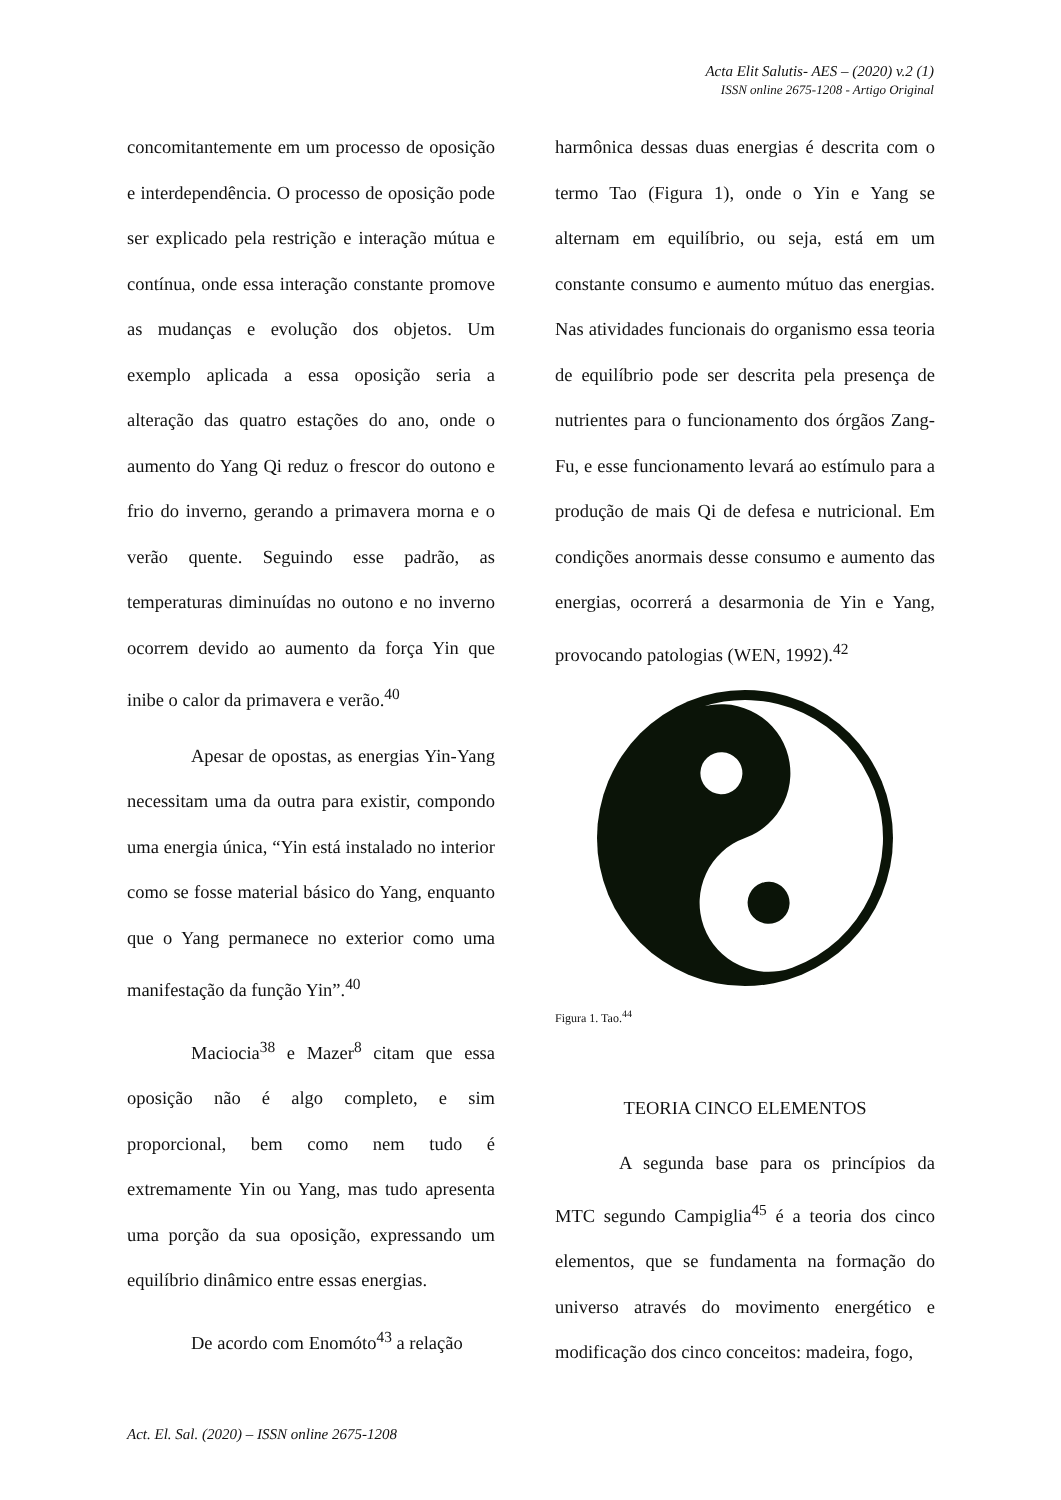Acta Elit Salutis- AES – (2020) v.2 (1)
ISSN online 2675-1208 - Artigo Original
concomitantemente em um processo de oposição e interdependência. O processo de oposição pode ser explicado pela restrição e interação mútua e contínua, onde essa interação constante promove as mudanças e evolução dos objetos. Um exemplo aplicada a essa oposição seria a alteração das quatro estações do ano, onde o aumento do Yang Qi reduz o frescor do outono e frio do inverno, gerando a primavera morna e o verão quente. Seguindo esse padrão, as temperaturas diminuídas no outono e no inverno ocorrem devido ao aumento da força Yin que inibe o calor da primavera e verão.<sup>40</sup>
Apesar de opostas, as energias Yin-Yang necessitam uma da outra para existir, compondo uma energia única, “Yin está instalado no interior como se fosse material básico do Yang, enquanto que o Yang permanece no exterior como uma manifestação da função Yin”.<sup>40</sup>
Maciocia<sup>38</sup> e Mazer<sup>8</sup> citam que essa oposição não é algo completo, e sim proporcional, bem como nem tudo é extremamente Yin ou Yang, mas tudo apresenta uma porção da sua oposição, expressando um equilíbrio dinâmico entre essas energias.
De acordo com Enomóto<sup>43</sup> a relação
harmônica dessas duas energias é descrita com o termo Tao (Figura 1), onde o Yin e Yang se alternam em equilíbrio, ou seja, está em um constante consumo e aumento mútuo das energias. Nas atividades funcionais do organismo essa teoria de equilíbrio pode ser descrita pela presença de nutrientes para o funcionamento dos órgãos Zang-Fu, e esse funcionamento levará ao estímulo para a produção de mais Qi de defesa e nutricional. Em condições anormais desse consumo e aumento das energias, ocorrerá a desarmonia de Yin e Yang, provocando patologias (WEN, 1992).<sup>42</sup>
Figura 1. Tao.<sup>44</sup>
TEORIA CINCO ELEMENTOS
A segunda base para os princípios da MTC segundo Campiglia<sup>45</sup> é a teoria dos cinco elementos, que se fundamenta na formação do universo através do movimento energético e modificação dos cinco conceitos: madeira, fogo,
Act. El. Sal. (2020) – ISSN online 2675-1208